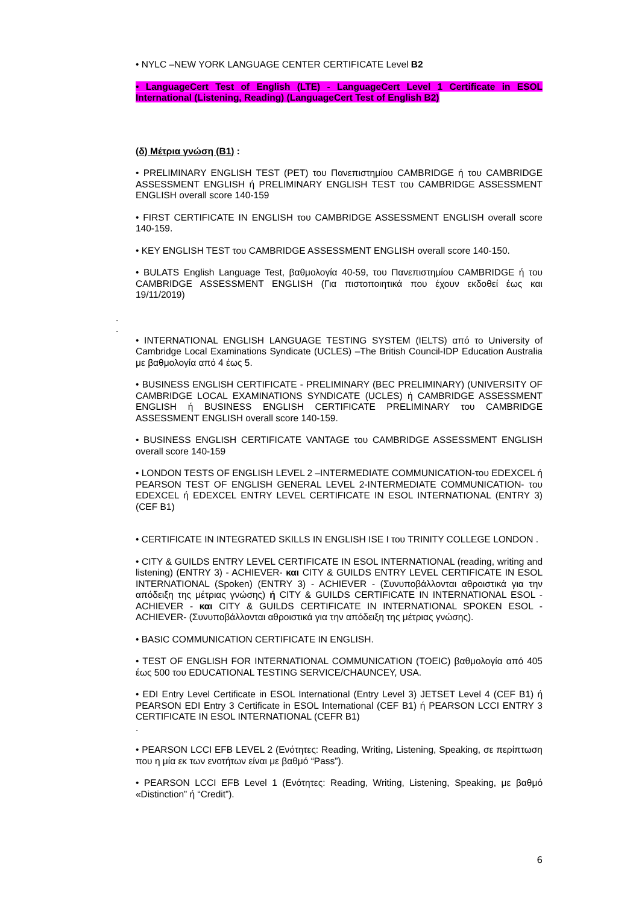• NYLC –NEW YORK LANGUAGE CENTER CERTIFICATE Level B2
• LanguageCert Test of English (LTE) - LanguageCert Level 1 Certificate in ESOL International (Listening, Reading) (LanguageCert Test of English B2)
(δ) Μέτρια γνώση (B1) :
• PRELIMINARY ENGLISH TEST (PET) του Πανεπιστημίου CAMBRIDGE ή του CAMBRIDGE ASSESSMENT ENGLISH ή PRELIMINARY ENGLISH TEST του CAMBRIDGE ASSESSMENT ENGLISH overall score 140-159
• FIRST CERTIFICATE IN ENGLISH του CAMBRIDGE ASSESSMENT ENGLISH overall score 140-159.
• KEY ENGLISH TEST του CAMBRIDGE ASSESSMENT ENGLISH overall score 140-150.
• BULATS English Language Test, βαθμολογία 40-59, του Πανεπιστημίου CAMBRIDGE ή του CAMBRIDGE ASSESSMENT ENGLISH (Για πιστοποιητικά που έχουν εκδοθεί έως και 19/11/2019)
.
.
• INTERNATIONAL ENGLISH LANGUAGE TESTING SYSTEM (IELTS) από το University of Cambridge Local Examinations Syndicate (UCLES) –The British Council-IDP Education Australia με βαθμολογία από 4 έως 5.
• BUSINESS ENGLISH CERTIFICATE - PRELIMINARY (BEC PRELIMINARY) (UNIVERSITY OF CAMBRIDGE LOCAL EXAMINATIONS SYNDICATE (UCLES) ή CAMBRIDGE ASSESSMENT ENGLISH ή BUSINESS ENGLISH CERTIFICATE PRELIMINARY του CAMBRIDGE ASSESSMENT ENGLISH overall score 140-159.
• BUSINESS ENGLISH CERTIFICATE VANTAGE του CAMBRIDGE ASSESSMENT ENGLISH overall score 140-159
• LONDON TESTS OF ENGLISH LEVEL 2 –INTERMEDIATE COMMUNICATION-του EDEXCEL ή PEARSON TEST OF ENGLISH GENERAL LEVEL 2-INTERMEDIATE COMMUNICATION- του EDEXCEL ή EDEXCEL ENTRY LEVEL CERTIFICATE IN ESOL INTERNATIONAL (ENTRY 3) (CEF B1)
• CERTIFICATE IN INTEGRATED SKILLS IN ENGLISH ISE I του TRINITY COLLEGE LONDON .
• CITY & GUILDS ENTRY LEVEL CERTIFICATE IN ESOL INTERNATIONAL (reading, writing and listening) (ENTRY 3) - ACHIEVER- και CITY & GUILDS ENTRY LEVEL CERTIFICATE IN ESOL INTERNATIONAL (Spoken) (ENTRY 3) - ACHIEVER - (Συνυποβάλλονται αθροιστικά για την απόδειξη της μέτριας γνώσης) ή CITY & GUILDS CERTIFICATE IN INTERNATIONAL ESOL - ACHIEVER - και CITY & GUILDS CERTIFICATE IN INTERNATIONAL SPOKEN ESOL -ACHIEVER- (Συνυποβάλλονται αθροιστικά για την απόδειξη της μέτριας γνώσης).
• BASIC COMMUNICATION CERTIFICATE IN ENGLISH.
• TEST OF ENGLISH FOR INTERNATIONAL COMMUNICATION (TOEIC) βαθμολογία από 405 έως 500 του EDUCATIONAL TESTING SERVICE/CHAUNCEY, USA.
• EDI Entry Level Certificate in ESOL International (Entry Level 3) JETSET Level 4 (CEF B1) ή PEARSON EDI Entry 3 Certificate in ESOL International (CEF B1) ή PEARSON LCCI ENTRY 3 CERTIFICATE IN ESOL INTERNATIONAL (CEFR B1)
.
• PEARSON LCCI EFB LEVEL 2 (Ενότητες: Reading, Writing, Listening, Speaking, σε περίπτωση που η μία εκ των ενοτήτων είναι με βαθμό “Pass”).
• PEARSON LCCI EFB Level 1 (Ενότητες: Reading, Writing, Listening, Speaking, με βαθμό «Distinction” ή “Credit”).
6